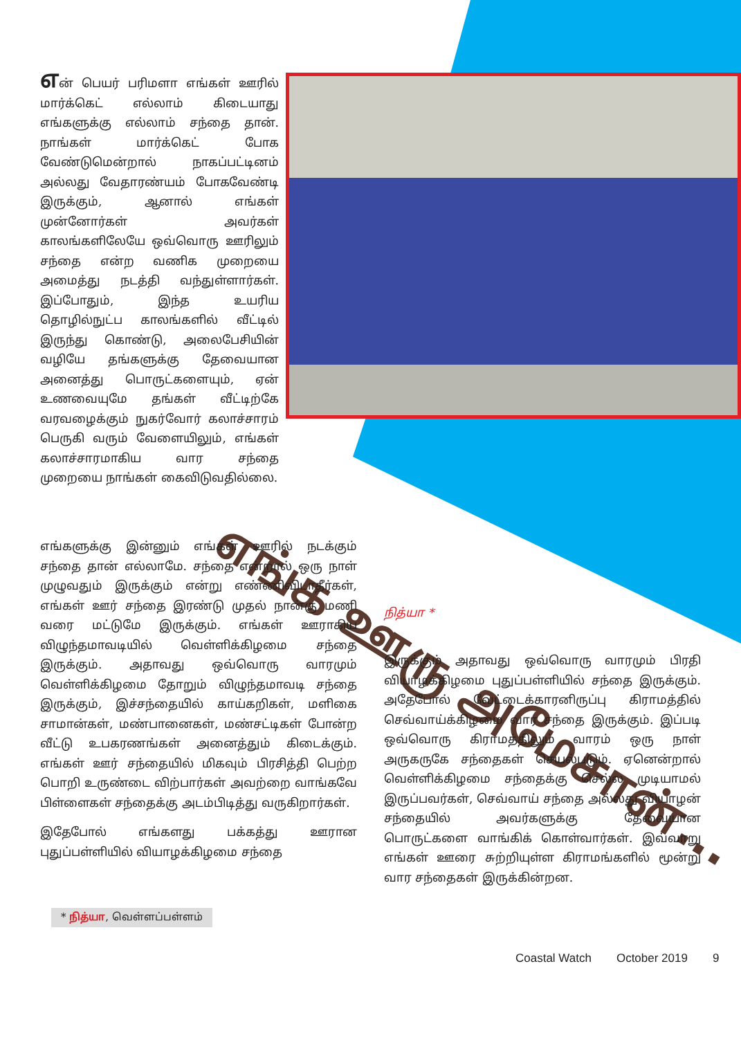என் பெயர் பரிமளா எங்கள் ஊரில் மார்க்கெட் எல்லாம் கிடையாது எங்களுக்கு எல்லாம் சந்தை தான். நாங்கள் மார்க்கெட் போக வேண்டுமென்றால் நாகப்பட்டினம் அல்லது வேதாரண்யம் போகவேண்டி இருக்கும், ஆனால் எங்கள் முன்னோர்கள் அவர்கள் காலங்களிலேயே ஒவ்வொரு ஊரிலும் சந்தை என்ற வணிக முறையை அமைத்து நடத்தி வந்துள்ளார்கள். இப்போதும், இந்த உயரிய தொழில்நுட்ப காலங்களில் வீட்டில் இருந்து கொண்டு, அலைபேசியின் வழியே தங்களுக்கு தேவையான அனைத்து பொருட்களையும், ஏன் உணவையுமே தங்கள் வீட்டிற்கே வரவழைக்கும் நுகர்வோர் கலாச்சாரம் பெருகி வரும் வேளையிலும், எங்கள் கலாச்சாரமாகிய வார சந்தை முறையை நாங்கள் கைவிடுவதில்லை.
எங்க ஊரு அமேசான்...
எங்களுக்கு இன்னும் எங்கள் ஊரில் நடக்கும் சந்தை தான் எல்லாமே. சந்தை என்றால் ஒரு நாள் முழுவதும் இருக்கும் என்று எண்ணிவிடாதீர்கள், எங்கள் ஊர் சந்தை இரண்டு முதல் நான்கு மணி வரை மட்டுமே இருக்கும். எங்கள் ஊராகிய விழுந்தமாவடியில் வெள்ளிக்கிழமை சந்தை இருக்கும். அதாவது ஒவ்வொரு வாரமும் வெள்ளிக்கிழமை தோறும் விழுந்தமாவடி சந்தை இருக்கும், இச்சந்தையில் காய்கறிகள், மளிகை சாமான்கள், மண்பானைகள், மண்சட்டிகள் போன்ற வீட்டு உபகரணங்கள் அனைத்தும் கிடைக்கும். எங்கள் ஊர் சந்தையில் மிகவும் பிரசித்தி பெற்ற பொறி உருண்டை விற்பார்கள் அவற்றை வாங்கவே பிள்ளைகள் சந்தைக்கு அடம்பிடித்து வருகிறார்கள்.
இதேபோல் எங்களது பக்கத்து ஊரான புதுப்பள்ளியில் வியாழக்கிழமை சந்தை
நித்யா *
இருக்கும் அதாவது ஒவ்வொரு வாரமும் பிரதி வியாழக்கிழமை புதுப்பள்ளியில் சந்தை இருக்கும். அதேபோல் வேட்டைக்காரனிருப்பு கிராமத்தில் செவ்வாய்க்கிழமை வார சந்தை இருக்கும். இப்படி ஒவ்வொரு கிராமத்திலும் வாரம் ஒரு நாள் அருகருகே சந்தைகள் செயல்படும். ஏனென்றால் வெள்ளிக்கிழமை சந்தைக்கு செல்ல முடியாமல் இருப்பவர்கள், செவ்வாய் சந்தை அல்லது வியாழன் சந்தையில் அவர்களுக்கு தேவையான பொருட்களை வாங்கிக் கொள்வார்கள். இவ்வாறு எங்கள் ஊரை சுற்றியுள்ள கிராமங்களில் மூன்று வார சந்தைகள் இருக்கின்றன.
* நித்யா, வெள்ளப்பள்ளம்
Coastal Watch October 2019 9